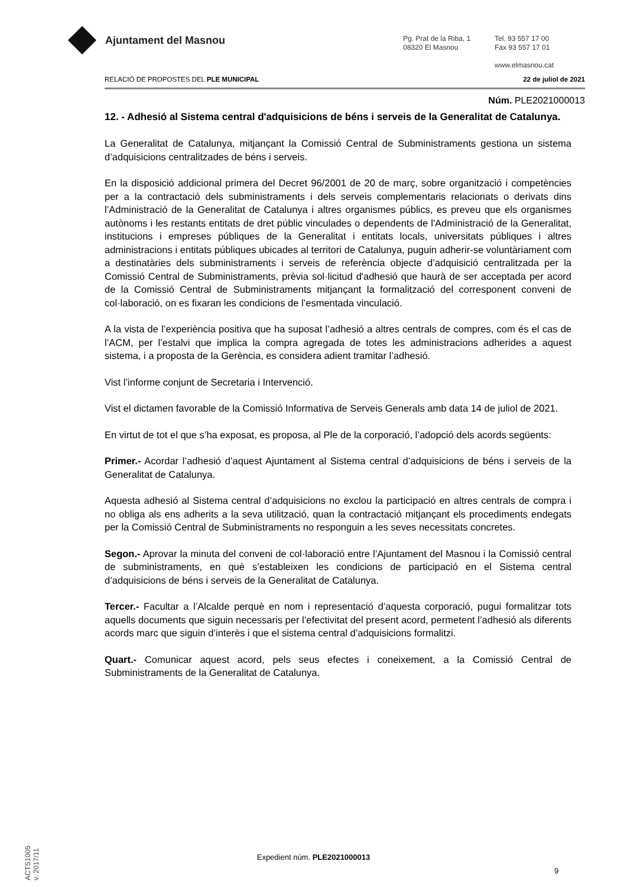Ajuntament del Masnou
Pg. Prat de la Riba, 1
08320 El Masnou
Tel. 93 557 17 00
Fax 93 557 17 01
www.elmasnou.cat
RELACIÓ DE PROPOSTES DEL PLE MUNICIPAL 22 de juliol de 2021
Núm. PLE2021000013
12. - Adhesió al Sistema central d'adquisicions de béns i serveis de la Generalitat de Catalunya.
La Generalitat de Catalunya, mitjançant la Comissió Central de Subministraments gestiona un sistema d’adquisicions centralitzades de béns i serveis.
En la disposició addicional primera del Decret 96/2001 de 20 de març, sobre organització i competències per a la contractació dels subministraments i dels serveis complementaris relacionats o derivats dins l’Administració de la Generalitat de Catalunya i altres organismes públics, es preveu que els organismes autònoms i les restants entitats de dret públic vinculades o dependents de l'Administració de la Generalitat, institucions i empreses públiques de la Generalitat i entitats locals, universitats públiques i altres administracions i entitats públiques ubicades al territori de Catalunya, puguin adherir-se voluntàriament com a destinatàries dels subministraments i serveis de referència objecte d’adquisició centralitzada per la Comissió Central de Subministraments, prèvia sol·licitud d'adhesió que haurà de ser acceptada per acord de la Comissió Central de Subministraments mitjançant la formalització del corresponent conveni de col·laboració, on es fixaran les condicions de l’esmentada vinculació.
A la vista de l’experiència positiva que ha suposat l’adhesió a altres centrals de compres, com és el cas de l’ACM, per l’estalvi que implica la compra agregada de totes les administracions adherides a aquest sistema, i a proposta de la Gerència, es considera adient tramitar l’adhesió.
Vist l’informe conjunt de Secretaria i Intervenció.
Vist el dictamen favorable de la Comissió Informativa de Serveis Generals amb data 14 de juliol de 2021.
En virtut de tot el que s’ha exposat, es proposa, al Ple de la corporació, l’adopció dels acords següents:
Primer.- Acordar l’adhesió d’aquest Ajuntament al Sistema central d’adquisicions de béns i serveis de la Generalitat de Catalunya.
Aquesta adhesió al Sistema central d’adquisicions no exclou la participació en altres centrals de compra i no obliga als ens adherits a la seva utilització, quan la contractació mitjançant els procediments endegats per la Comissió Central de Subministraments no responguin a les seves necessitats concretes.
Segon.- Aprovar la minuta del conveni de col·laboració entre l’Ajuntament del Masnou i la Comissió central de subministraments, en què s’estableixen les condicions de participació en el Sistema central d’adquisicions de béns i serveis de la Generalitat de Catalunya.
Tercer.- Facultar a l’Alcalde perquè en nom i representació d’aquesta corporació, pugui formalitzar tots aquells documents que siguin necessaris per l’efectivitat del present acord, permetent l’adhesió als diferents acords marc que siguin d’interès i que el sistema central d’adquisicions formalitzi.
Quart.- Comunicar aquest acord, pels seus efectes i coneixement, a la Comissió Central de Subministraments de la Generalitat de Catalunya.
ACTS1005
v. 2017/11
Expedient núm. PLE2021000013
9